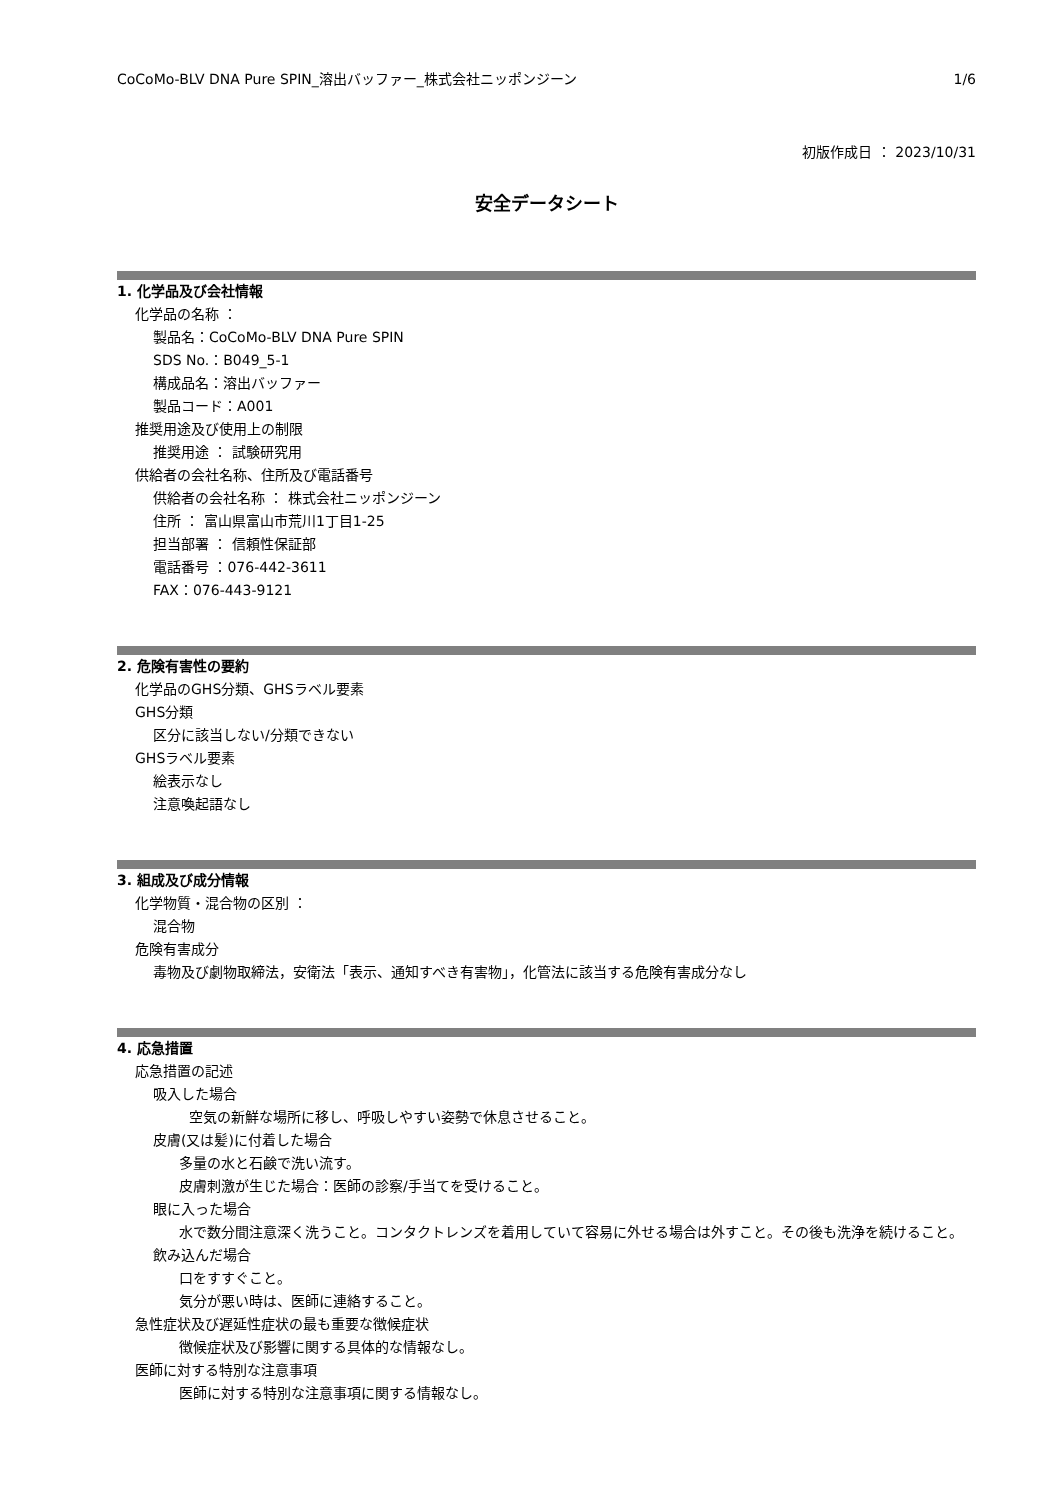CoCoMo-BLV DNA Pure SPIN_溶出バッファー_株式会社ニッポンジーン 1/6
初版作成日 ： 2023/10/31
安全データシート
1. 化学品及び会社情報
化学品の名称 ：
製品名：CoCoMo-BLV DNA Pure SPIN
SDS No.：B049_5-1
構成品名：溶出バッファー
製品コード：A001
推奨用途及び使用上の制限
推奨用途 ： 試験研究用
供給者の会社名称、住所及び電話番号
供給者の会社名称 ： 株式会社ニッポンジーン
住所 ： 富山県富山市荒川1丁目1-25
担当部署 ： 信頼性保証部
電話番号 ：076-442-3611
FAX：076-443-9121
2. 危険有害性の要約
化学品のGHS分類、GHSラベル要素
GHS分類
区分に該当しない/分類できない
GHSラベル要素
絵表示なし
注意喚起語なし
3. 組成及び成分情報
化学物質・混合物の区別 ：
混合物
危険有害成分
毒物及び劇物取締法，安衛法「表示、通知すべき有害物」，化管法に該当する危険有害成分なし
4. 応急措置
応急措置の記述
吸入した場合
空気の新鮮な場所に移し、呼吸しやすい姿勢で休息させること。
皮膚(又は髪)に付着した場合
多量の水と石鹸で洗い流す。
皮膚刺激が生じた場合：医師の診察/手当てを受けること。
眼に入った場合
水で数分間注意深く洗うこと。コンタクトレンズを着用していて容易に外せる場合は外すこと。その後も洗浄を続けること。
飲み込んだ場合
口をすすぐこと。
気分が悪い時は、医師に連絡すること。
急性症状及び遅延性症状の最も重要な徴候症状
徴候症状及び影響に関する具体的な情報なし。
医師に対する特別な注意事項
医師に対する特別な注意事項に関する情報なし。